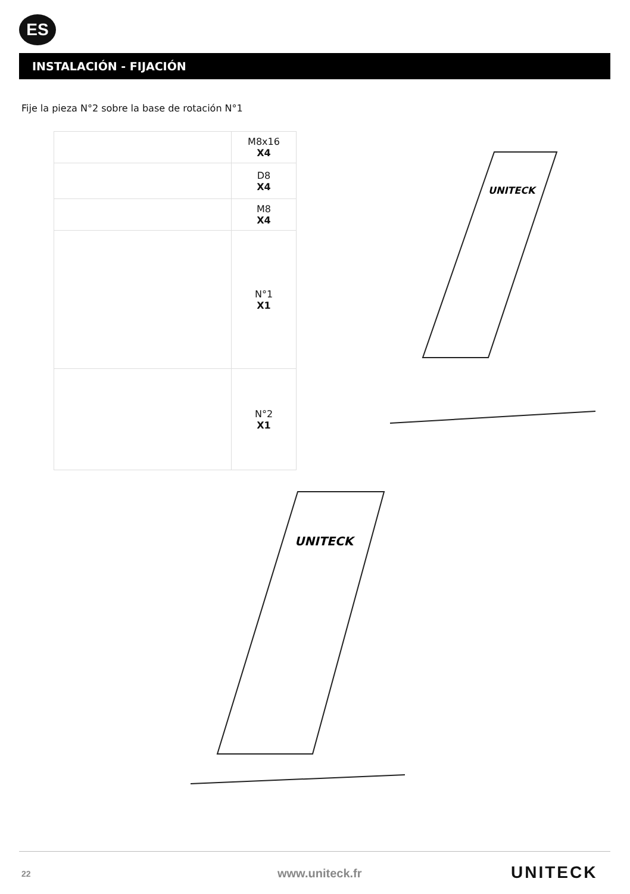ES
INSTALACIÓN - FIJACIÓN
Fije la pieza N°2 sobre la base de rotación N°1
| | M8x16 X4 |
| | D8 X4 |
| | M8 X4 |
| | N°1 X1 |
| | N°2 X1 |
UNITECK
UNITECK
22 www.uniteck.fr UNITECK